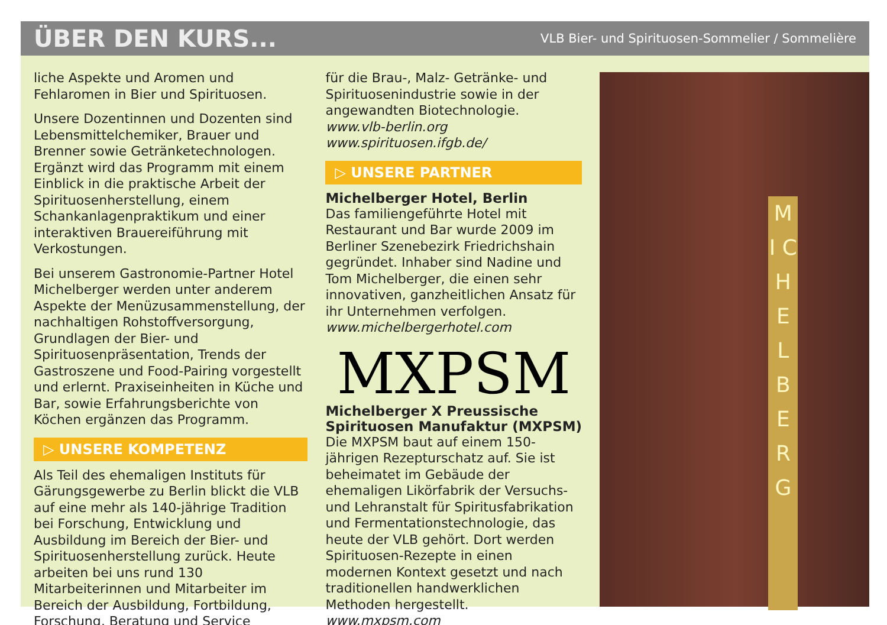ÜBER DEN KURS...
VLB Bier- und Spirituosen-Sommelier / Sommelière
liche Aspekte und Aromen und Fehlaromen in Bier und Spirituosen.
Unsere Dozentinnen und Dozenten sind Lebensmittelchemiker, Brauer und Brenner sowie Getränketechnologen. Ergänzt wird das Programm mit einem Einblick in die praktische Arbeit der Spirituosenherstellung, einem Schankanlagenpraktikum und einer interaktiven Brauereiführung mit Verkostungen.
Bei unserem Gastronomie-Partner Hotel Michelberger werden unter anderem Aspekte der Menüzusammenstellung, der nachhaltigen Rohstoffversorgung, Grundlagen der Bier- und Spirituosenpräsentation, Trends der Gastroszene und Food-Pairing vorgestellt und erlernt. Praxiseinheiten in Küche und Bar, sowie Erfahrungsberichte von Köchen ergänzen das Programm.
▷ UNSERE KOMPETENZ
Als Teil des ehemaligen Instituts für Gärungsgewerbe zu Berlin blickt die VLB auf eine mehr als 140-jährige Tradition bei Forschung, Entwicklung und Ausbildung im Bereich der Bier- und Spirituosenherstellung zurück. Heute arbeiten bei uns rund 130 Mitarbeiterinnen und Mitarbeiter im Bereich der Ausbildung, Fortbildung, Forschung, Beratung und Service
für die Brau-, Malz- Getränke- und Spirituosenindustrie sowie in der angewandten Biotechnologie.
www.vlb-berlin.org
www.spirituosen.ifgb.de/
▷ UNSERE PARTNER
Michelberger Hotel, Berlin
Das familiengeführte Hotel mit Restaurant und Bar wurde 2009 im Berliner Szenebezirk Friedrichshain gegründet. Inhaber sind Nadine und Tom Michelberger, die einen sehr innovativen, ganzheitlichen Ansatz für ihr Unternehmen verfolgen.
www.michelbergerhotel.com
MXPSM
Michelberger X Preussische Spirituosen Manufaktur (MXPSM)
Die MXPSM baut auf einem 150-jährigen Rezepturschatz auf. Sie ist beheimatet im Gebäude der ehemaligen Likörfabrik der Versuchs- und Lehranstalt für Spiritusfabrikation und Fermentationstechnologie, das heute der VLB gehört. Dort werden Spirituosen-Rezepte in einen modernen Kontext gesetzt und nach traditionellen handwerklichen Methoden hergestellt.
www.mxpsm.com
M I C H E L B E R G